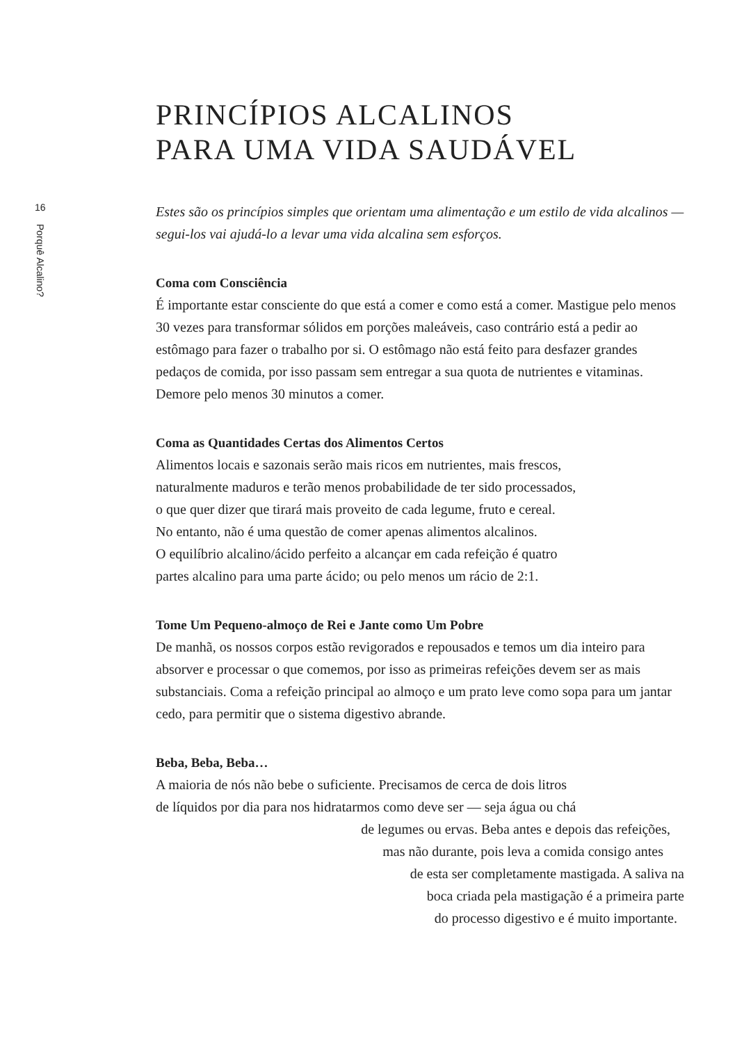16
Porquê Alcalino?
PRINCÍPIOS ALCALINOS
PARA UMA VIDA SAUDÁVEL
Estes são os princípios simples que orientam uma alimentação e um estilo de vida alcalinos — segui-los vai ajudá-lo a levar uma vida alcalina sem esforços.
Coma com Consciência
É importante estar consciente do que está a comer e como está a comer. Mastigue pelo menos 30 vezes para transformar sólidos em porções maleáveis, caso contrário está a pedir ao estômago para fazer o trabalho por si. O estômago não está feito para desfazer grandes pedaços de comida, por isso passam sem entregar a sua quota de nutrientes e vitaminas. Demore pelo menos 30 minutos a comer.
Coma as Quantidades Certas dos Alimentos Certos
Alimentos locais e sazonais serão mais ricos em nutrientes, mais frescos,
naturalmente maduros e terão menos probabilidade de ter sido processados,
o que quer dizer que tirará mais proveito de cada legume, fruto e cereal.
No entanto, não é uma questão de comer apenas alimentos alcalinos.
O equilíbrio alcalino/ácido perfeito a alcançar em cada refeição é quatro
partes alcalino para uma parte ácido; ou pelo menos um rácio de 2:1.
Tome Um Pequeno-almoço de Rei e Jante como Um Pobre
De manhã, os nossos corpos estão revigorados e repousados e temos um dia inteiro para absorver e processar o que comemos, por isso as primeiras refeições devem ser as mais substanciais. Coma a refeição principal ao almoço e um prato leve como sopa para um jantar cedo, para permitir que o sistema digestivo abrande.
Beba, Beba, Beba…
A maioria de nós não bebe o suficiente. Precisamos de cerca de dois litros
de líquidos por dia para nos hidratarmos como deve ser — seja água ou chá
de legumes ou ervas. Beba antes e depois das refeições,
mas não durante, pois leva a comida consigo antes
de esta ser completamente mastigada. A saliva na
boca criada pela mastigação é a primeira parte
do processo digestivo e é muito importante.